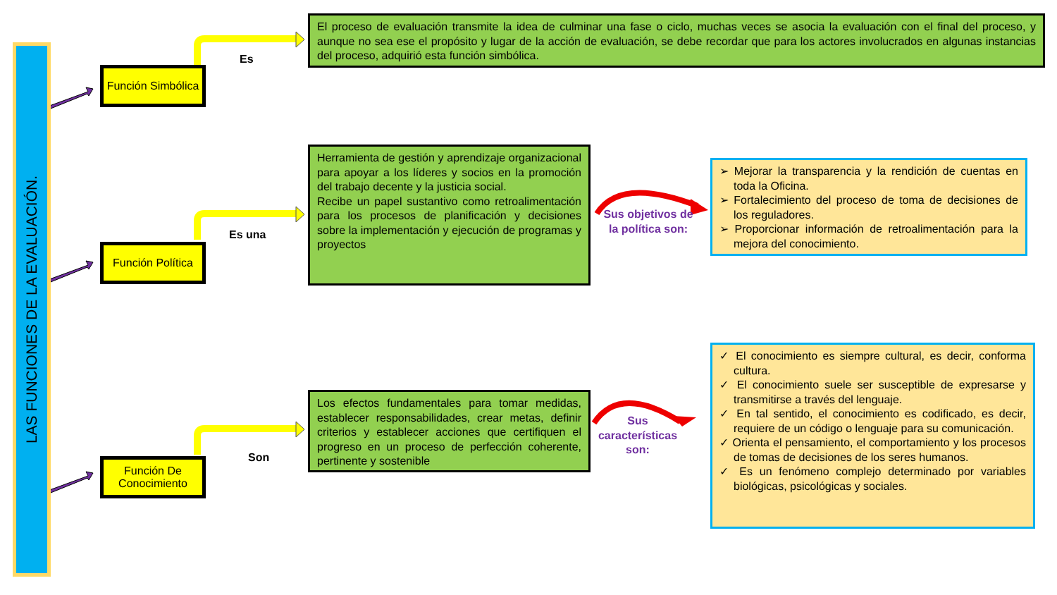LAS FUNCIONES DE LA EVALUACIÓN.
Función Simbólica
Función Política
Función De Conocimiento
Es
Es una
Son
El proceso de evaluación transmite la idea de culminar una fase o ciclo, muchas veces se asocia la evaluación con el final del proceso, y aunque no sea ese el propósito y lugar de la acción de evaluación, se debe recordar que para los actores involucrados en algunas instancias del proceso, adquirió esta función simbólica.
Herramienta de gestión y aprendizaje organizacional para apoyar a los líderes y socios en la promoción del trabajo decente y la justicia social.
Recibe un papel sustantivo como retroalimentación para los procesos de planificación y decisiones sobre la implementación y ejecución de programas y proyectos
Los efectos fundamentales para tomar medidas, establecer responsabilidades, crear metas, definir criterios y establecer acciones que certifiquen el progreso en un proceso de perfección coherente, pertinente y sostenible
Sus objetivos de la política son:
Sus características son:
➢ Mejorar la transparencia y la rendición de cuentas en toda la Oficina.
➢ Fortalecimiento del proceso de toma de decisiones de los reguladores.
➢ Proporcionar información de retroalimentación para la mejora del conocimiento.
✓ El conocimiento es siempre cultural, es decir, conforma cultura.
✓ El conocimiento suele ser susceptible de expresarse y transmitirse a través del lenguaje.
✓ En tal sentido, el conocimiento es codificado, es decir, requiere de un código o lenguaje para su comunicación.
✓ Orienta el pensamiento, el comportamiento y los procesos de tomas de decisiones de los seres humanos.
✓ Es un fenómeno complejo determinado por variables biológicas, psicológicas y sociales.